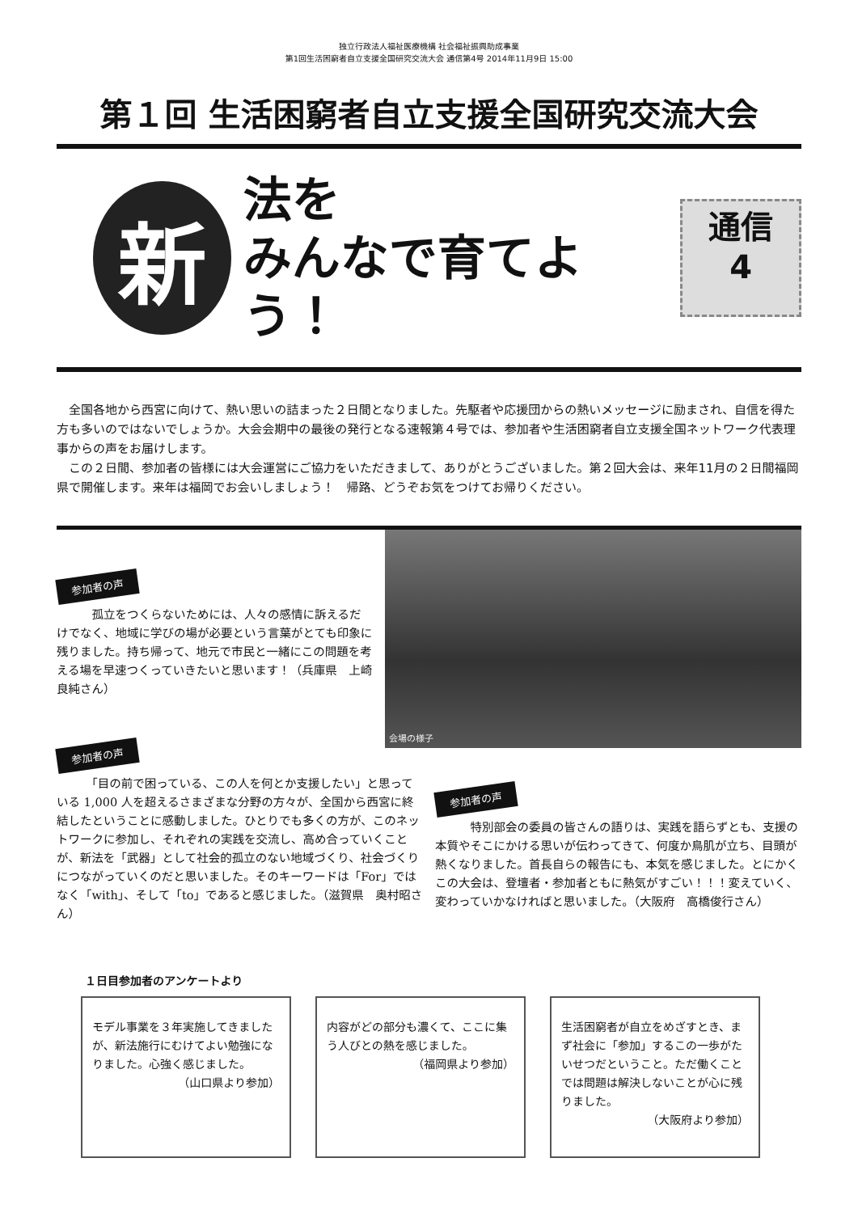独立行政法人福祉医療機構 社会福祉振興助成事業
第1回生活困窮者自立支援全国研究交流大会 通信第4号 2014年11月9日 15:00
第１回 生活困窮者自立支援全国研究交流大会
新
法を
みんなで育てよう！
通信
4
　全国各地から西宮に向けて、熱い思いの詰まった２日間となりました。先駆者や応援団からの熱いメッセージに励まされ、自信を得た方も多いのではないでしょうか。大会会期中の最後の発行となる速報第４号では、参加者や生活困窮者自立支援全国ネットワーク代表理事からの声をお届けします。
　この２日間、参加者の皆様には大会運営にご協力をいただきまして、ありがとうございました。第２回大会は、来年11月の２日間福岡県で開催します。来年は福岡でお会いしましょう！　帰路、どうぞお気をつけてお帰りください。
参加者の声
　　　孤立をつくらないためには、人々の感情に訴えるだけでなく、地域に学びの場が必要という言葉がとても印象に残りました。持ち帰って、地元で市民と一緒にこの問題を考える場を早速つくっていきたいと思います！（兵庫県　上崎良純さん）
参加者の声
会場の様子
　　　「目の前で困っている、この人を何とか支援したい」と思っている 1,000 人を超えるさまざまな分野の方々が、全国から西宮に終結したということに感動しました。ひとりでも多くの方が、このネットワークに参加し、それぞれの実践を交流し、高め合っていくことが、新法を「武器」として社会的孤立のない地域づくり、社会づくりにつながっていくのだと思いました。そのキーワードは「For」ではなく「with」、そして「to」であると感じました。（滋賀県　奥村昭さん）
参加者の声
　　　特別部会の委員の皆さんの語りは、実践を語らずとも、支援の本質やそこにかける思いが伝わってきて、何度か鳥肌が立ち、目頭が熱くなりました。首長自らの報告にも、本気を感じました。とにかくこの大会は、登壇者・参加者ともに熱気がすごい！！！変えていく、変わっていかなければと思いました。（大阪府　高橋俊行さん）
１日目参加者のアンケートより
モデル事業を３年実施してきましたが、新法施行にむけてよい勉強になりました。心強く感じました。
（山口県より参加）
内容がどの部分も濃くて、ここに集う人びとの熱を感じました。
（福岡県より参加）
生活困窮者が自立をめざすとき、まず社会に「参加」するこの一歩がたいせつだということ。ただ働くことでは問題は解決しないことが心に残りました。
（大阪府より参加）